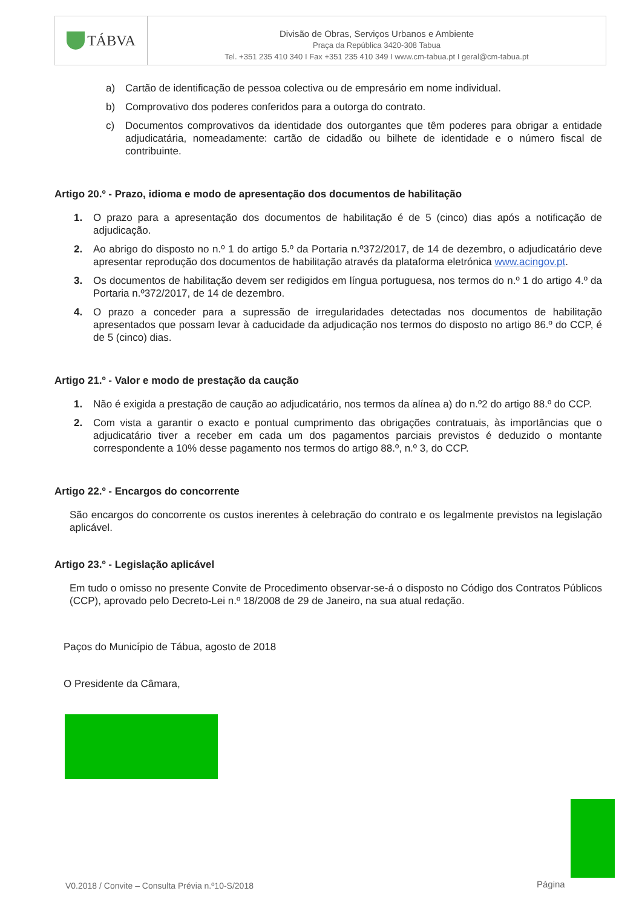TÁBVA
Divisão de Obras, Serviços Urbanos e Ambiente
Praça da República 3420-308 Tabua
Tel. +351 235 410 340 I Fax +351 235 410 349 I www.cm-tabua.pt I geral@cm-tabua.pt
a) Cartão de identificação de pessoa colectiva ou de empresário em nome individual.
b) Comprovativo dos poderes conferidos para a outorga do contrato.
c) Documentos comprovativos da identidade dos outorgantes que têm poderes para obrigar a entidade adjudicatária, nomeadamente: cartão de cidadão ou bilhete de identidade e o número fiscal de contribuinte.
Artigo 20.º - Prazo, idioma e modo de apresentação dos documentos de habilitação
1. O prazo para a apresentação dos documentos de habilitação é de 5 (cinco) dias após a notificação de adjudicação.
2. Ao abrigo do disposto no n.º 1 do artigo 5.º da Portaria n.º372/2017, de 14 de dezembro, o adjudicatário deve apresentar reprodução dos documentos de habilitação através da plataforma eletrónica www.acingov.pt.
3. Os documentos de habilitação devem ser redigidos em língua portuguesa, nos termos do n.º 1 do artigo 4.º da Portaria n.º372/2017, de 14 de dezembro.
4. O prazo a conceder para a supressão de irregularidades detectadas nos documentos de habilitação apresentados que possam levar à caducidade da adjudicação nos termos do disposto no artigo 86.º do CCP, é de 5 (cinco) dias.
Artigo 21.º - Valor e modo de prestação da caução
1. Não é exigida a prestação de caução ao adjudicatário, nos termos da alínea a) do n.º2 do artigo 88.º do CCP.
2. Com vista a garantir o exacto e pontual cumprimento das obrigações contratuais, às importâncias que o adjudicatário tiver a receber em cada um dos pagamentos parciais previstos é deduzido o montante correspondente a 10% desse pagamento nos termos do artigo 88.º, n.º 3, do CCP.
Artigo 22.º - Encargos do concorrente
São encargos do concorrente os custos inerentes à celebração do contrato e os legalmente previstos na legislação aplicável.
Artigo 23.º - Legislação aplicável
Em tudo o omisso no presente Convite de Procedimento observar-se-á o disposto no Código dos Contratos Públicos (CCP), aprovado pelo Decreto-Lei n.º 18/2008 de 29 de Janeiro, na sua atual redação.
Paços do Município de Tábua, agosto de 2018
O Presidente da Câmara,
V0.2018 / Convite – Consulta Prévia n.º10-S/2018
Página